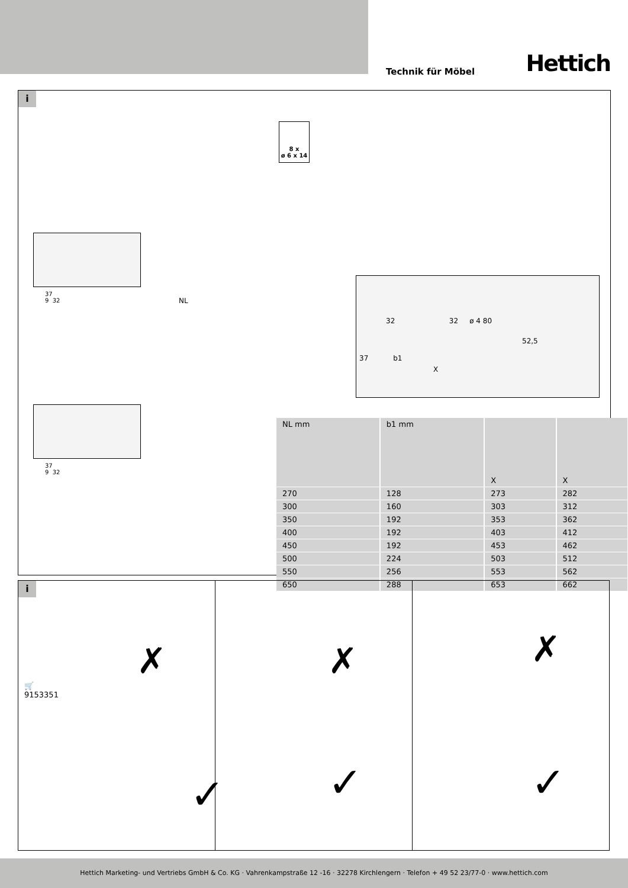Technik für Möbel Hettich
i
8 x
ø 6 x 14
NL
32 32 ø 4 80
52,5
37 b1
X
37
9 32
37
9 32
| NL mm | b1 mm | X | X |
| --- | --- | --- | --- |
| 270 | 128 | 273 | 282 |
| 300 | 160 | 303 | 312 |
| 350 | 192 | 353 | 362 |
| 400 | 192 | 403 | 412 |
| 450 | 192 | 453 | 462 |
| 500 | 224 | 503 | 512 |
| 550 | 256 | 553 | 562 |
| 650 | 288 | 653 | 662 |
i
🛒
9153351
✗
✓
✗
✓
✗
✓
Hettich Marketing- und Vertriebs GmbH & Co. KG · Vahrenkampstraße 12 -16 · 32278 Kirchlengern · Telefon + 49 52 23/77-0 · www.hettich.com